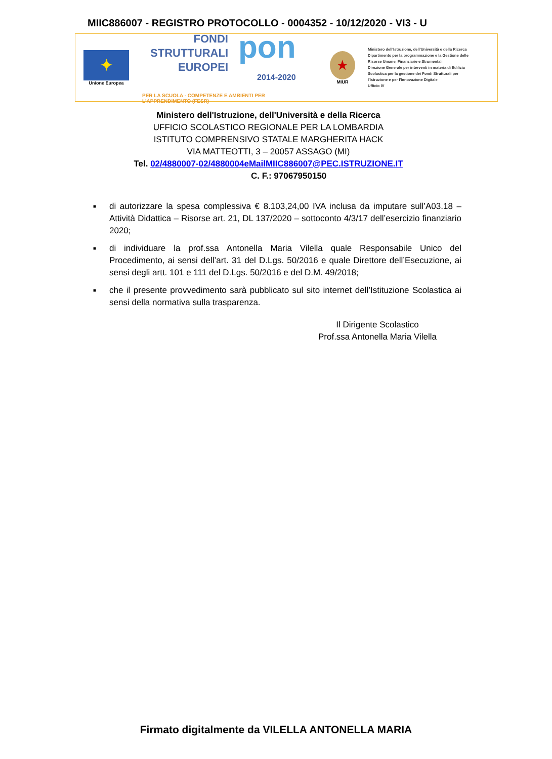MIIC886007 - REGISTRO PROTOCOLLO - 0004352 - 10/12/2020 - VI3 - U
✦
Unione Europea
FONDI
STRUTTURALI
EUROPEI
pon
2014-2020
PER LA SCUOLA - COMPETENZE E AMBIENTI PER L'APPRENDIMENTO (FESR)
★
MIUR
Ministero dell'Istruzione, dell'Università e della Ricerca
Dipartimento per la programmazione e la Gestione delle
Risorse Umane, Finanziarie e Strumentali
Direzione Generale per interventi in materia di Edilizia
Scolastica per la gestione dei Fondi Strutturali per
l'Istruzione e per l'Innovazione Digitale
Ufficio IV
Ministero dell'Istruzione, dell'Università e della Ricerca
UFFICIO SCOLASTICO REGIONALE PER LA LOMBARDIA
ISTITUTO COMPRENSIVO STATALE MARGHERITA HACK
VIA MATTEOTTI, 3 – 20057 ASSAGO (MI)
Tel. 02/4880007-02/4880004eMailMIIC886007@PEC.ISTRUZIONE.IT
C. F.: 97067950150
■ di autorizzare la spesa complessiva € 8.103,24,00 IVA inclusa da imputare sull’A03.18 – Attività Didattica – Risorse art. 21, DL 137/2020 – sottoconto 4/3/17 dell’esercizio finanziario 2020;
■ di individuare la prof.ssa Antonella Maria Vilella quale Responsabile Unico del Procedimento, ai sensi dell’art. 31 del D.Lgs. 50/2016 e quale Direttore dell’Esecuzione, ai sensi degli artt. 101 e 111 del D.Lgs. 50/2016 e del D.M. 49/2018;
■ che il presente provvedimento sarà pubblicato sul sito internet dell’Istituzione Scolastica ai sensi della normativa sulla trasparenza.
Il Dirigente Scolastico
Prof.ssa Antonella Maria Vilella
Firmato digitalmente da VILELLA ANTONELLA MARIA